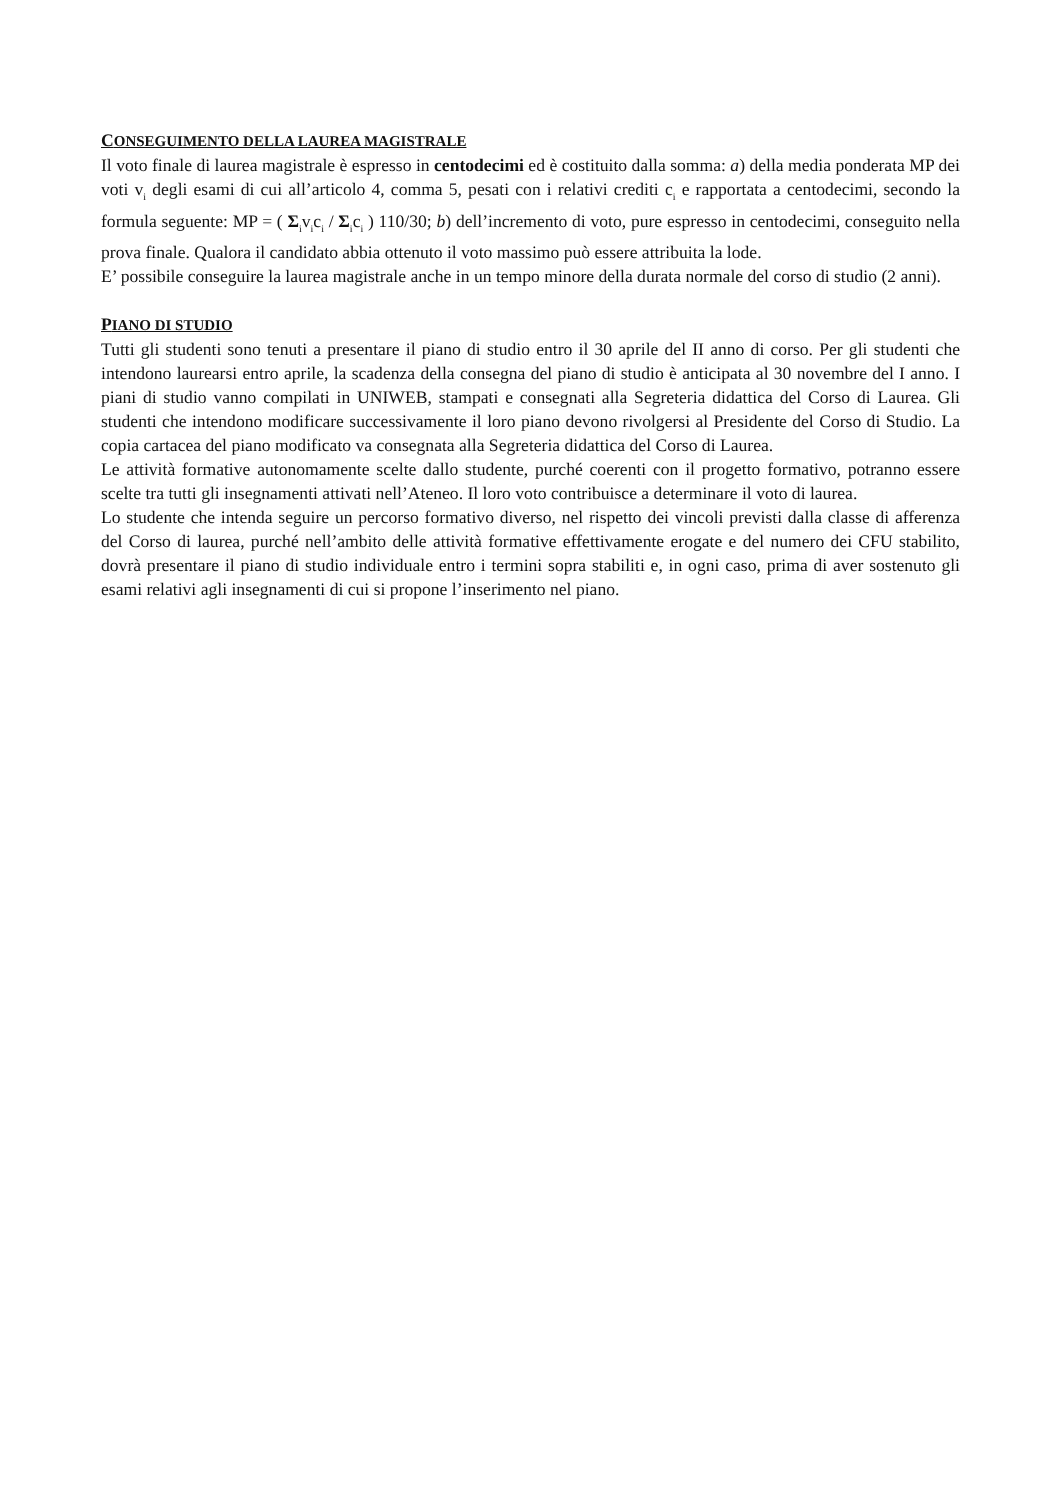CONSEGUIMENTO DELLA LAUREA MAGISTRALE
Il voto finale di laurea magistrale è espresso in centodecimi ed è costituito dalla somma: a) della media ponderata MP dei voti v<sub>i</sub> degli esami di cui all’articolo 4, comma 5, pesati con i relativi crediti c<sub>i</sub> e rapportata a centodecimi, secondo la formula seguente: MP = ( Σ<sub>i</sub>v<sub>i</sub>c<sub>i</sub> / Σ<sub>i</sub>c<sub>i</sub> ) 110/30; b) dell’incremento di voto, pure espresso in centodecimi, conseguito nella prova finale. Qualora il candidato abbia ottenuto il voto massimo può essere attribuita la lode.
E’ possibile conseguire la laurea magistrale anche in un tempo minore della durata normale del corso di studio (2 anni).
PIANO DI STUDIO
Tutti gli studenti sono tenuti a presentare il piano di studio entro il 30 aprile del II anno di corso. Per gli studenti che intendono laurearsi entro aprile, la scadenza della consegna del piano di studio è anticipata al 30 novembre del I anno. I piani di studio vanno compilati in UNIWEB, stampati e consegnati alla Segreteria didattica del Corso di Laurea. Gli studenti che intendono modificare successivamente il loro piano devono rivolgersi al Presidente del Corso di Studio. La copia cartacea del piano modificato va consegnata alla Segreteria didattica del Corso di Laurea.
Le attività formative autonomamente scelte dallo studente, purché coerenti con il progetto formativo, potranno essere scelte tra tutti gli insegnamenti attivati nell’Ateneo. Il loro voto contribuisce a determinare il voto di laurea.
Lo studente che intenda seguire un percorso formativo diverso, nel rispetto dei vincoli previsti dalla classe di afferenza del Corso di laurea, purché nell’ambito delle attività formative effettivamente erogate e del numero dei CFU stabilito, dovrà presentare il piano di studio individuale entro i termini sopra stabiliti e, in ogni caso, prima di aver sostenuto gli esami relativi agli insegnamenti di cui si propone l’inserimento nel piano.